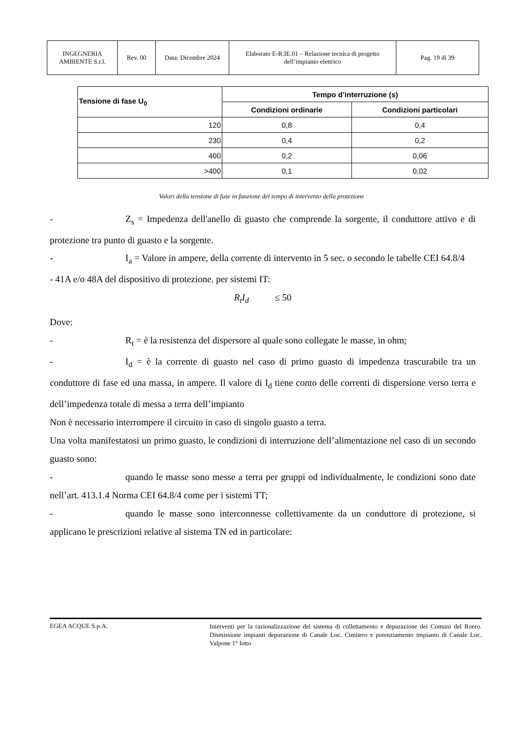| INGEGNERIA AMBIENTE S.r.l. | Rev. 00 | Data: Dicembre 2024 | Elaborato E-R.IE.01 – Relazione tecnica di progetto dell’impianto elettrico | Pag. 19 di 39 |
| Tensione di fase U<sub>0</sub> | Tempo d’interruzione (s) | |
| --- | --- | --- |
| | Condizioni ordinarie | Condizioni particolari |
| 120 | 0,8 | 0,4 |
| 230 | 0,4 | 0,2 |
| 400 | 0,2 | 0,06 |
| >400 | 0,1 | 0,02 |
Valori della tensione di fase in funzione del tempo di intervento della protezione
- Z<sub>s</sub> = Impedenza dell'anello di guasto che comprende la sorgente, il conduttore attivo e di protezione tra punto di guasto e la sorgente.
- I<sub>a</sub> = Valore in ampere, della corrente di intervento in 5 sec. o secondo le tabelle CEI 64.8/4
- 41A e/o 48A del dispositivo di protezione. per sistemi IT:
R<sub>t</sub>I<sub>d</sub> ≤ 50
Dove:
- R<sub>t</sub> = è la resistenza del dispersore al quale sono collegate le masse, in ohm;
- I<sub>d</sub> = è la corrente di guasto nel caso di primo guasto di impedenza trascurabile tra un conduttore di fase ed una massa, in ampere. Il valore di I<sub>d</sub> tiene conto delle correnti di dispersione verso terra e dell’impedenza totale di messa a terra dell’impianto
Non è necessario interrompere il circuito in caso di singolo guasto a terra.
Una volta manifestatosi un primo guasto, le condizioni di interruzione dell’alimentazione nel caso di un secondo guasto sono:
- quando le masse sono messe a terra per gruppi od individualmente, le condizioni sono date nell’art. 413.1.4 Norma CEI 64.8/4 come per i sistemi TT;
- quando le masse sono interconnesse collettivamente da un conduttore di protezione, si applicano le prescrizioni relative al sistema TN ed in particolare:
EGEA ACQUE S.p.A.
Interventi per la razionalizzazione del sistema di collettamento e depurazione dei Comuni del Roero. Dismissione impianti depurazione di Canale Loc. Cimitero e potenziamento impianto di Canale Loc. Valpone 1° lotto